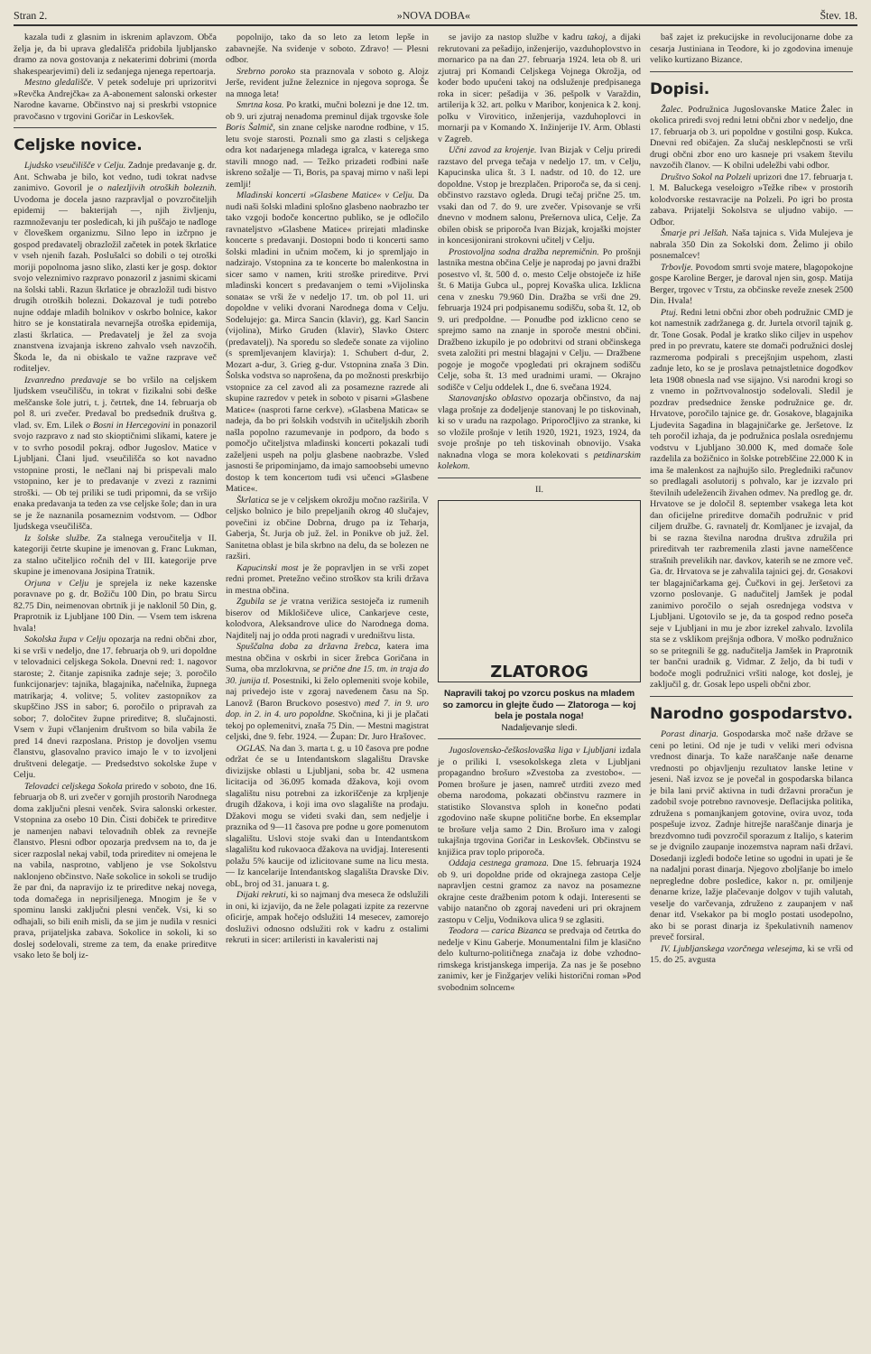Stran 2. »NOVA DOBA« Štev. 18.
kazala tudi z glasnim in iskrenim aplavzom. Obča želja je, da bi uprava gledališča pridobila ljubljansko dramo za nova gostovanja z nekaterimi dobrimi (morda shakespearjevimi) deli iz sedanjega njenega repertoarja.
Mestno gledališče. V petek sodeluje pri uprizoritvi »Revčka Andrejčka« za A-abonement salonski orkester Narodne kavarne. Občinstvo naj si preskrbi vstopnice pravočasno v trgovini Goričar in Leskovšek.
Celjske novice.
Ljudsko vseučilišče v Celju. Zadnje predavanje g. dr. Ant. Schwaba je bilo, kot vedno, tudi tokrat nadvse zanimivo. Govoril je o nalezljivih otroških boleznih. Uvodoma je docela jasno razpravljal o povzročiteljih epidemij — bakterijah —, njih življenju, razmnoževanju ter posledicah, ki jih puščajo te nadloge v človeškem organizmu. Silno lepo in izčrpno je gospod predavatelj obrazložil začetek in potek škrlatice v vseh njenih fazah. Poslušalci so dobili o tej otroški moriji popolnoma jasno sliko, zlasti ker je gosp. doktor svojo veleznimivo razpravo ponazoril z jasnimi skicami na šolski tabli. Razun škrlatice je obrazložil tudi bistvo drugih otroških bolezni. Dokazoval je tudi potrebo nujne oddaje mladih bolnikov v oskrbo bolnice, kakor hitro se je konstatirala nevarnejša otroška epidemija, zlasti škrlatica. — Predavatelj je žel za svoja znanstvena izvajanja iskreno zahvalo vseh navzočih. Škoda le, da ni obiskalo te važne razprave več roditeljev.
Izvanredno predavaje se bo vršilo na celjskem ljudskem vseučilišču, in tokrat v fizikalni sobi deške meščanske šole jutri, t. j. četrtek, dne 14. februarja ob pol 8. uri zvečer. Predaval bo predsednik društva g. vlad. sv. Em. Lilek o Bosni in Hercegovini in ponazoril svojo razpravo z nad sto skioptičnimi slikami, katere je v to svrho posodil pokraj. odbor Jugoslov. Matice v Ljubljani. Člani ljud. vseučilišča so kot navadno vstopnine prosti, le nečlani naj bi prispevali malo vstopnino, ker je to predavanje v zvezi z raznimi stroški. — Ob tej priliki se tudi pripomni, da se vršijo enaka predavanja ta teden za vse celjske šole; dan in ura se je že naznanila posameznim vodstvom. — Odbor ljudskega vseučilišča.
Iz šolske službe. Za stalnega veroučitelja v II. kategoriji četrte skupine je imenovan g. Franc Lukman, za stalno učiteljico ročnih del v III. kategorije prve skupine je imenovana Josipina Tratnik.
Orjuna v Celju je sprejela iz neke kazenske poravnave po g. dr. Božiču 100 Din, po bratu Sircu 82.75 Din, neimenovan obrtnik ji je naklonil 50 Din, g. Praprotnik iz Ljubljane 100 Din. — Vsem tem iskrena hvala!
Sokolska župa v Celju opozarja na redni občni zbor, ki se vrši v nedeljo, dne 17. februarja ob 9. uri dopoldne v telovadnici celjskega Sokola. Dnevni red: 1. nagovor staroste; 2. čitanje zapisnika zadnje seje; 3. poročilo funkcijonarjev: tajnika, blagajnika, načelnika, župnega matrikarja; 4. volitve; 5. volitev zastopnikov za skupščino JSS in sabor; 6. poročilo o pripravah za sobor; 7. določitev župne prireditve; 8. slučajnosti. Vsem v župi včlanjenim društvom so bila vabila že pred 14 dnevi razposlana. Pristop je dovoljen vsemu članstvu, glasovalno pravico imajo le v to izvoljeni društveni delegatje. — Predsedstvo sokolske župe v Celju.
Telovadci celjskega Sokola priredo v soboto, dne 16. februarja ob 8. uri zvečer v gornjih prostorih Narodnega doma zaključni plesni venček. Svira salonski orkester. Vstopnina za osebo 10 Din. Čisti dobiček te prireditve je namenjen nabavi telovadnih oblek za revnejše članstvo. Plesni odbor opozarja predvsem na to, da je sicer razposlal nekaj vabil, toda prireditev ni omejena le na vabila, nasprotno, vabljeno je vse Sokolstvu naklonjeno občinstvo. Naše sokolice in sokoli se trudijo že par dni, da napravijo iz te prireditve nekaj novega, toda domačega in neprisiljenega. Mnogim je še v spominu lanski zaključni plesni venček. Vsi, ki so odhajali, so bili enih misli, da se jim je nudila v resnici prava, prijateljska zabava. Sokolice in sokoli, ki so doslej sodelovali, streme za tem, da enake prireditve vsako leto še bolj iz-
popolnijo, tako da so leto za letom lepše in zabavnejše. Na svidenje v soboto. Zdravo! — Plesni odbor.
Srebrno poroko sta praznovala v soboto g. Alojz Jerše, revident južne železnice in njegova soproga. Še na mnoga leta!
Smrtna kosa. Po kratki, mučni bolezni je dne 12. tm. ob 9. uri zjutraj nenadoma preminul dijak trgovske šole Boris Šalmič, sin znane celjske narodne rodbine, v 15. letu svoje starosti. Poznali smo ga zlasti s celjskega odra kot nadarjenega mladega igralca, v katerega smo stavili mnogo nad. — Težko prizadeti rodbini naše iskreno sožalje — Ti, Boris, pa spavaj mirno v naši lepi zemlji!
Mladinski koncerti »Glasbene Matice« v Celju. Da nudi naši šolski mladini splošno glasbeno naobrazbo ter tako vzgoji bodoče koncertno publiko, se je odločilo ravnateljstvo »Glasbene Matice« prirejati mladinske koncerte s predavanji. Dostopni bodo ti koncerti samo šolski mladini in učnim močem, ki jo spremljajo in nadzirajo. Vstopnina za te koncerte bo malenkostna in sicer samo v namen, kriti stroške prireditve. Prvi mladinski koncert s predavanjem o temi »Vijolinska sonata« se vrši že v nedeljo 17. tm. ob pol 11. uri dopoldne v veliki dvorani Narodnega doma v Celju. Sodelujejo: ga. Mirca Sancin (klavir), gg. Karl Sancin (vijolina), Mirko Gruden (klavir), Slavko Osterc (predavatelj). Na sporedu so sledeče sonate za vijolino (s spremljevanjem klavirja): 1. Schubert d-dur, 2. Mozart a-dur, 3. Grieg g-dur. Vstopnina znaša 3 Din. Šolska vodstva so naprošena, da po možnosti preskrbijo vstopnice za cel zavod ali za posamezne razrede ali skupine razredov v petek in soboto v pisarni »Glasbene Matice« (nasproti farne cerkve). »Glasbena Matica« se nadeja, da bo pri šolskih vodstvih in učiteljskih zborih našla popolno razumevanje in podporo, da bodo s pomočjo učiteljstva mladinski koncerti pokazali tudi zaželjeni uspeh na polju glasbene naobrazbe. Vsled jasnosti še pripominjamo, da imajo samoobsebi umevno dostop k tem koncertom tudi vsi učenci »Glasbene Matice«.
Škrlatica se je v celjskem okrožju močno razširila. V celjsko bolnico je bilo prepeljanih okrog 40 slučajev, povečini iz občine Dobrna, drugo pa iz Teharja, Gaberja, Št. Jurja ob juž. žel. in Ponikve ob juž. žel. Sanitetna oblast je bila skrbno na delu, da se bolezen ne razširi.
Kapucinski most je že popravljen in se vrši zopet redni promet. Pretežno večino stroškov sta krili država in mestna občina.
Zgubila se je vratna verižica sestoječa iz rumenih biserov od Miklošičeve ulice, Cankarjeve ceste, kolodvora, Aleksandrove ulice do Narodnega doma. Najditelj naj jo odda proti nagradi v uredništvu lista.
Spuščalna doba za državna žrebca, katera ima mestna občina v oskrbi in sicer žrebca Goričana in Suma, oba mrzlokrvna, se prične dne 15. tm. in traja do 30. junija tl. Posestniki, ki želo oplemeniti svoje kobile, naj privedejo iste v zgoraj navedenem času na Sp. Lanovž (Baron Bruckovo posestvo) med 7. in 9. uro dop. in 2. in 4. uro popoldne. Skočnina, ki ji je plačati tekoj po oplemenitvi, znaša 75 Din. — Mestni magistrat celjski, dne 9. febr. 1924. — Župan: Dr. Juro Hrašovec.
OGLAS. Na dan 3. marta t. g. u 10 časova pre podne održat će se u Intendantskom slagalištu Dravske divizijske oblasti u Ljubljani, soba br. 42 usmena licitacija od 36.095 komada džakova, koji ovom slagalištu nisu potrebni za izkoriščenje za krpljenje drugih džakova, i koji ima ovo slagalište na prodaju. Džakovi mogu se videti svaki dan, sem nedjelje i praznika od 9—11 časova pre podne u gore pomenutom slagalištu. Uslovi stoje svaki dan u Intendantskom slagalištu kod rukovaoca džakova na uvidjaj. Interesenti polažu 5% kaucije od izlicitovane sume na licu mesta. — Iz kancelarije Intendantskog slagališta Dravske Div. obL, broj od 31. januara t. g.
Dijaki rekruti, ki so najmanj dva meseca že odslužili in oni, ki izjavijo, da ne žele polagati izpite za rezervne oficirje, ampak hočejo odslužiti 14 mesecev, zamorejo dosluživi odnosno odslužiti rok v kadru z ostalimi rekruti in sicer: artileristi in kavaleristi naj
se javijo za nastop službe v kadru takoj, a dijaki rekrutovani za pešadijo, inženjerijo, vazduhoplovstvo in mornarico pa na dan 27. februarja 1924. leta ob 8. uri zjutraj pri Komandi Celjskega Vojnega Okrožja, od koder bodo upućeni takoj na odsluženje predpisanega roka in sicer: pešadija v 36. pešpolk v Varaždin, artilerija k 32. art. polku v Maribor, konjenica k 2. konj. polku v Virovitico, inženjerija, vazduhoplovci in mornarji pa v Komando X. Inžinjerije IV. Arm. Oblasti v Zagreb.
Učni zavod za krojenje. Ivan Bizjak v Celju priredi razstavo del prvega tečaja v nedeljo 17. tm. v Celju, Kapucinska ulica št. 3 I. nadstr. od 10. do 12. ure dopoldne. Vstop je brezplačen. Priporoča se, da si cenj. občinstvo razstavo ogleda. Drugi tečaj prične 25. tm. vsaki dan od 7. do 9. ure zvečer. Vpisovanje se vrši dnevno v modnem salonu, Prešernova ulica, Celje. Za obilen obisk se priporoča Ivan Bizjak, krojaški mojster in koncesijonirani strokovni učitelj v Celju.
Prostovoljna sodna dražba nepremičnin. Po prošnji lastnika mestna občina Celje je naprodaj po javni dražbi posestvo vl. št. 500 d. o. mesto Celje obstoječe iz hiše št. 6 Matija Gubca ul., poprej Kovaška ulica. Izklicna cena v znesku 79.960 Din. Dražba se vrši dne 29. februarja 1924 pri podpisanemu sodišču, soba št. 12, ob 9. uri predpoldne. — Ponudbe pod izklicno ceno se sprejmo samo na znanje in sporoče mestni občini. Dražbeno izkupilo je po odobritvi od strani občinskega sveta založiti pri mestni blagajni v Celju. — Dražbene pogoje je mogoče vpogledati pri okrajnem sodišču Celje, soba št. 13 med uradnimi urami. — Okrajno sodišče v Celju oddelek I., dne 6. svečana 1924.
Stanovanjsko oblastvo opozarja občinstvo, da naj vlaga prošnje za dodeljenje stanovanj le po tiskovinah, ki so v uradu na razpolago. Priporočljivo za stranke, ki so vložile prošnje v letih 1920, 1921, 1923, 1924, da svoje prošnje po teh tiskovinah obnovijo. Vsaka naknadna vloga se mora kolekovati s petdinarskim kolekom.
II.
ZLATOROG
Napravili takoj po vzorcu poskus na mladem so zamorcu in glejte čudo — Zlatoroga — koj bela je postala noga!
Nadaljevanje sledi.
Jugoslovensko-češkoslovaška liga v Ljubljani izdala je o priliki I. vsesokolskega zleta v Ljubljani propagandno brošuro »Zvestoba za zvestobo«. — Pomen brošure je jasen, namreč utrditi zvezo med obema narodoma, pokazati občinstvu razmere in statistiko Slovanstva sploh in konečno podati zgodovino naše skupne politične borbe. En eksemplar te brošure velja samo 2 Din. Brošuro ima v zalogi tukajšnja trgovina Goričar in Leskovšek. Občinstvu se knjižica prav toplo priporoča.
Oddaja cestnega gramoza. Dne 15. februarja 1924 ob 9. uri dopoldne pride od okrajnega zastopa Celje napravljen cestni gramoz za navoz na posamezne okrajne ceste dražbenim potom k odaji. Interesenti se vabijo natančno ob zgoraj navedeni uri pri okrajnem zastopu v Celju, Vodnikova ulica 9 se zglasiti.
Teodora — carica Bizanca se predvaja od četrtka do nedelje v Kinu Gaberje. Monumentalni film je klasično delo kulturno-političnega značaja iz dobe vzhodno-rimskega kristjanskega imperija. Za nas je še posebno zanimiv, ker je Finžgarjev veliki historični roman »Pod svobodnim solncem«
baš zajet iz prekucijske in revolucijonarne dobe za cesarja Justiniana in Teodore, ki jo zgodovina imenuje veliko kurtizano Bizance.
Dopisi.
Žalec. Podružnica Jugoslovanske Matice Žalec in okolica priredi svoj redni letni občni zbor v nedeljo, dne 17. februarja ob 3. uri popoldne v gostilni gosp. Kukca. Dnevni red običajen. Za slučaj nesklepčnosti se vrši drugi občni zbor eno uro kasneje pri vsakem številu navzočih članov. — K obilni udeležbi vabi odbor.
Društvo Sokol na Polzeli uprizori dne 17. februarja t. l. M. Balucke­ga veseloigro »Težke ribe« v prostorih kolodvorske restavracije na Polzeli. Po igri bo prosta zabava. Prijatelji Sokolstva se uljudno vabijo. — Odbor.
Šmarje pri Jelšah. Naša tajnica s. Vida Mulejeva je nabrala 350 Din za Sokolski dom. Želimo ji obilo posnemalcev!
Trbovlje. Povodom smrti svoje matere, blagopokojne gospe Karoline Berger, je daroval njen sin, gosp. Matija Berger, trgovec v Trstu, za občinske reveže znesek 2500 Din. Hvala!
Ptuj. Redni letni občni zbor obeh podružnic CMD je kot namestnik zadržanega g. dr. Jurtela otvoril tajnik g. dr. Tone Gosak. Podal je kratko sliko ciljev in uspehov pred in po prevratu, katere ste domači podružnici doslej razmeroma podpirali s precejšnjim uspehom, zlasti zadnje leto, ko se je proslava petnajstletnice dogodkov leta 1908 obnesla nad vse sijajno. Vsi narodni krogi so z vnemo in požrtvovalnostjo sodelovali. Sledil je pozdrav predsednice ženske podružnice ge. dr. Hrvatove, poročilo tajnice ge. dr. Gosakove, blagajnika Ljudevita Sagadina in blagajničarke ge. Jeršetove. Iz teh poročil izhaja, da je podružnica poslala osrednjemu vodstvu v Ljubljano 30.000 K, med domače šole razdelila za božičnico in šolske potrebščine 22.000 K in ima še malenkost za najhujšo silo. Pregledniki računov so predlagali asolutorij s pohvalo, kar je izzvalo pri številnih udeležencih živahen odmev. Na predlog ge. dr. Hrvatove se je določil 8. september vsakega leta kot dan oficijelne prireditve domačih podružnic v prid ciljem družbe. G. ravnatelj dr. Komljanec je izvajal, da bi se razna številna narodna društva združila pri prireditvah ter razbremenila zlasti javne nameščence strašnih prevelikih nar. davkov, katerih se ne zmore več. Ga. dr. Hrvatova se je zahvalila tajnici gej. dr. Gosakovi ter blagajničarkama gej. Čučkovi in gej. Jeršetovi za vzorno poslovanje. G nadučitelj Jamšek je podal zanimivo poročilo o sejah osrednjega vodstva v Ljubljani. Ugotovilo se je, da ta gospod redno poseča seje v Ljubljani in mu je zbor izrekel zahvalo. Izvolila sta se z vsklikom prejšnja odbora. V moško podružnico so se pritegnili še gg. nadučitelja Jamšek in Praprotnik ter bančni uradnik g. Vidmar. Z željo, da bi tudi v bodoče mogli podružnici vršiti naloge, kot doslej, je zaključil g. dr. Gosak lepo uspeli občni zbor.
Narodno gospodarstvo.
Porast dinarja. Gospodarska moč naše države se ceni po letini. Od nje je tudi v veliki meri odvisna vrednost dinarja. To kaže naraščanje naše denarne vrednosti po objavljenju rezultatov lanske letine v jeseni. Naš izvoz se je povečal in gospodarska bilanca je bila lani prvič aktivna in tudi državni proračun je zadobil svoje potrebno ravnovesje. Deflacijska politika, združena s pomanjkanjem gotovine, ovira uvoz, toda pospešuje izvoz. Zadnje hitrejše naraščanje dinarja je brezdvomno tudi povzročil sporazum z Italijo, s katerim se je dvignilo zaupanje inozemstva napram naši državi. Dosedanji izgledi bodoče letine so ugodni in upati je še na nadaljni porast dinarja. Njegovo zboljšanje bo imelo nepregledne dobre posledice, kakor n. pr. omiljenje denarne krize, lažje plačevanje dolgov v tujih valutah, veselje do varčevanja, združeno z zaupanjem v naš denar itd. Vsekakor pa bi moglo postati usodepolno, ako bi se porast dinarja iz špekulativnih namenov preveč forsiral.
IV. Ljubljanskega vzorčnega velesejma, ki se vrši od 15. do 25. avgusta